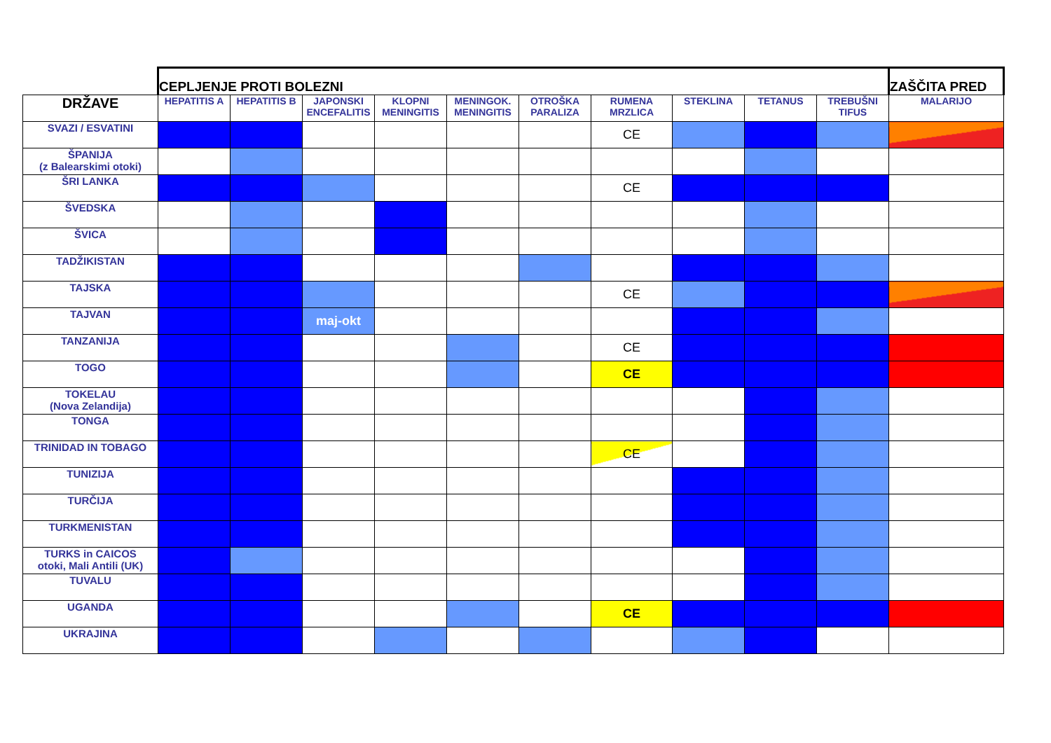| | CEPLJENJE PROTI BOLEZNI | | | | | | | | | | ZAŠČITA PRED |
| DRŽAVE | HEPATITIS A | HEPATITIS B | JAPONSKI ENCEFALITIS | KLOPNI MENINGITIS | MENINGOK. MENINGITIS | OTROŠKA PARALIZA | RUMENA MRZLICA | STEKLINA | TETANUS | TREBUŠNI TIFUS | MALARIJO |
| SVAZI / ESVATINI | | | | | | | CE | | | | |
| ŠPANIJA (z Balearskimi otoki) | | | | | | | | | | | |
| ŠRI LANKA | | | | | | | CE | | | | |
| ŠVEDSKA | | | | | | | | | | | |
| ŠVICA | | | | | | | | | | | |
| TADŽIKISTAN | | | | | | | | | | | |
| TAJSKA | | | | | | | CE | | | | |
| TAJVAN | | | maj-okt | | | | | | | | |
| TANZANIJA | | | | | | | CE | | | | |
| TOGO | | | | | | | CE | | | | |
| TOKELAU (Nova Zelandija) | | | | | | | | | | | |
| TONGA | | | | | | | | | | | |
| TRINIDAD IN TOBAGO | | | | | | | CE | | | | |
| TUNIZIJA | | | | | | | | | | | |
| TURČIJA | | | | | | | | | | | |
| TURKMENISTAN | | | | | | | | | | | |
| TURKS in CAICOS otoki, Mali Antili (UK) | | | | | | | | | | | |
| TUVALU | | | | | | | | | | | |
| UGANDA | | | | | | | CE | | | | |
| UKRAJINA | | | | | | | | | | | |